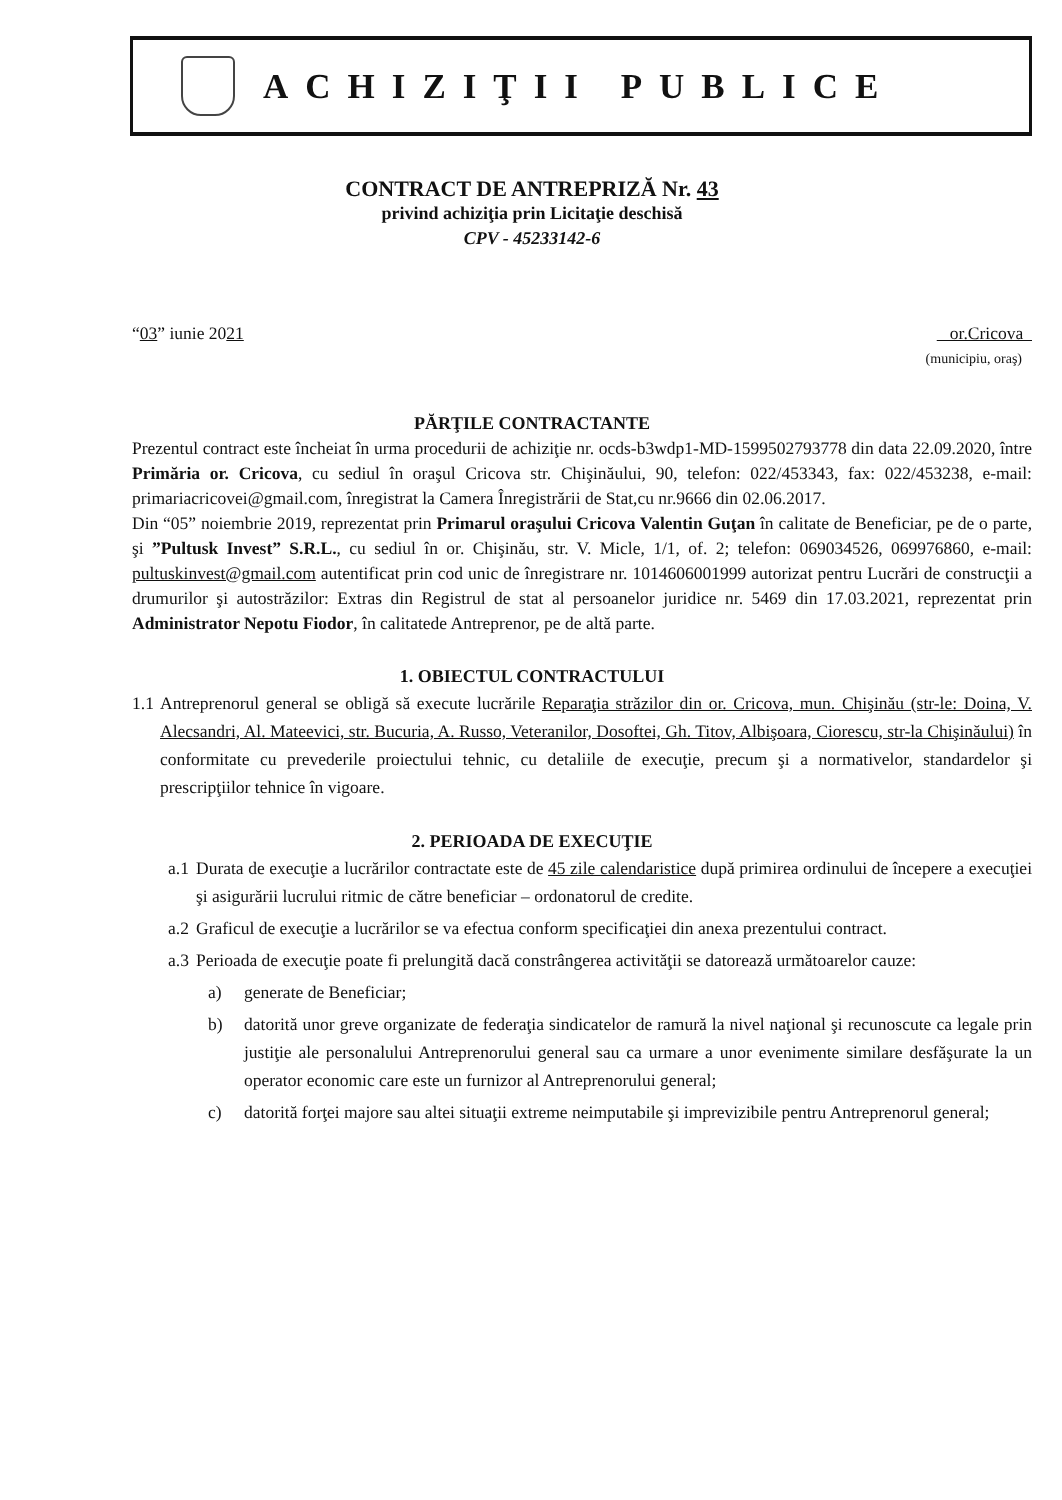ACHIZIŢII PUBLICE
CONTRACT DE ANTREPRIZĂ Nr. 43
privind achiziţia prin Licitaţie deschisă
CPV - 45233142-6
“03” iunie 2021 or.Cricova
(municipiu, oraş)
PĂRŢILE CONTRACTANTE
Prezentul contract este încheiat în urma procedurii de achiziţie nr. ocds-b3wdp1-MD-1599502793778 din data 22.09.2020, între Primăria or. Cricova, cu sediul în oraşul Cricova str. Chişinăului, 90, telefon: 022/453343, fax: 022/453238, e-mail: primariacricovei@gmail.com, înregistrat la Camera Înregistrării de Stat,cu nr.9666 din 02.06.2017.
Din “05” noiembrie 2019, reprezentat prin Primarul oraşului Cricova Valentin Guţan în calitate de Beneficiar, pe de o parte, şi ”Pultusk Invest” S.R.L., cu sediul în or. Chişinău, str. V. Micle, 1/1, of. 2; telefon: 069034526, 069976860, e-mail: pultuskinvest@gmail.com autentificat prin cod unic de înregistrare nr. 1014606001999 autorizat pentru Lucrări de construcţii a drumurilor şi autostrăzilor: Extras din Registrul de stat al persoanelor juridice nr. 5469 din 17.03.2021, reprezentat prin Administrator Nepotu Fiodor, în calitatede Antreprenor, pe de altă parte.
1. OBIECTUL CONTRACTULUI
1.1 Antreprenorul general se obligă să execute lucrările Reparaţia străzilor din or. Cricova, mun. Chişinău (str-le: Doina, V. Alecsandri, Al. Mateevici, str. Bucuria, A. Russo, Veteranilor, Dosoftei, Gh. Titov, Albişoara, Ciorescu, str-la Chişinăului) în conformitate cu prevederile proiectului tehnic, cu detaliile de execuţie, precum şi a normativelor, standardelor şi prescripţiilor tehnice în vigoare.
2. PERIOADA DE EXECUŢIE
a.1 Durata de execuţie a lucrărilor contractate este de 45 zile calendaristice după primirea ordinului de începere a execuţiei şi asigurării lucrului ritmic de către beneficiar – ordonatorul de credite.
a.2 Graficul de execuţie a lucrărilor se va efectua conform specificaţiei din anexa prezentului contract.
a.3 Perioada de execuţie poate fi prelungită dacă constrângerea activităţii se datorează următoarelor cauze:
a) generate de Beneficiar;
b) datorită unor greve organizate de federaţia sindicatelor de ramură la nivel naţional şi recunoscute ca legale prin justiţie ale personalului Antreprenorului general sau ca urmare a unor evenimente similare desfăşurate la un operator economic care este un furnizor al Antreprenorului general;
c) datorită forţei majore sau altei situaţii extreme neimputabile şi imprevizibile pentru Antreprenorul general;